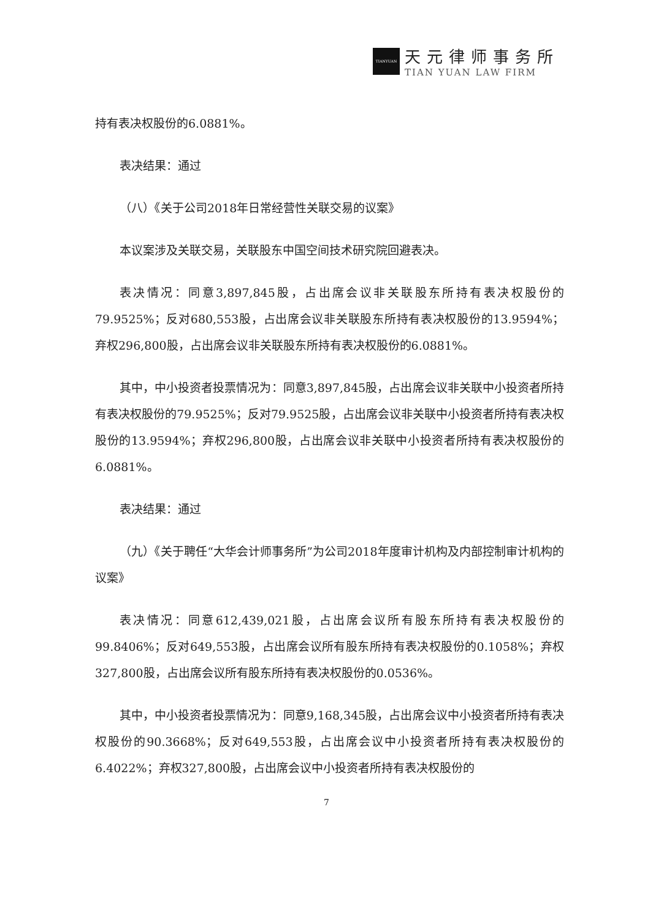TIANYUAN
天元律师事务所
TIAN YUAN LAW FIRM
持有表决权股份的6.0881%。
表决结果：通过
（八）《关于公司2018年日常经营性关联交易的议案》
本议案涉及关联交易，关联股东中国空间技术研究院回避表决。
表决情况：同意3,897,845股，占出席会议非关联股东所持有表决权股份的79.9525%；反对680,553股，占出席会议非关联股东所持有表决权股份的13.9594%；弃权296,800股，占出席会议非关联股东所持有表决权股份的6.0881%。
其中，中小投资者投票情况为：同意3,897,845股，占出席会议非关联中小投资者所持有表决权股份的79.9525%；反对79.9525股，占出席会议非关联中小投资者所持有表决权股份的13.9594%；弃权296,800股，占出席会议非关联中小投资者所持有表决权股份的6.0881%。
表决结果：通过
（九）《关于聘任“大华会计师事务所”为公司2018年度审计机构及内部控制审计机构的议案》
表决情况：同意612,439,021股，占出席会议所有股东所持有表决权股份的99.8406%；反对649,553股，占出席会议所有股东所持有表决权股份的0.1058%；弃权327,800股，占出席会议所有股东所持有表决权股份的0.0536%。
其中，中小投资者投票情况为：同意9,168,345股，占出席会议中小投资者所持有表决权股份的90.3668%；反对649,553股，占出席会议中小投资者所持有表决权股份的6.4022%；弃权327,800股，占出席会议中小投资者所持有表决权股份的
7